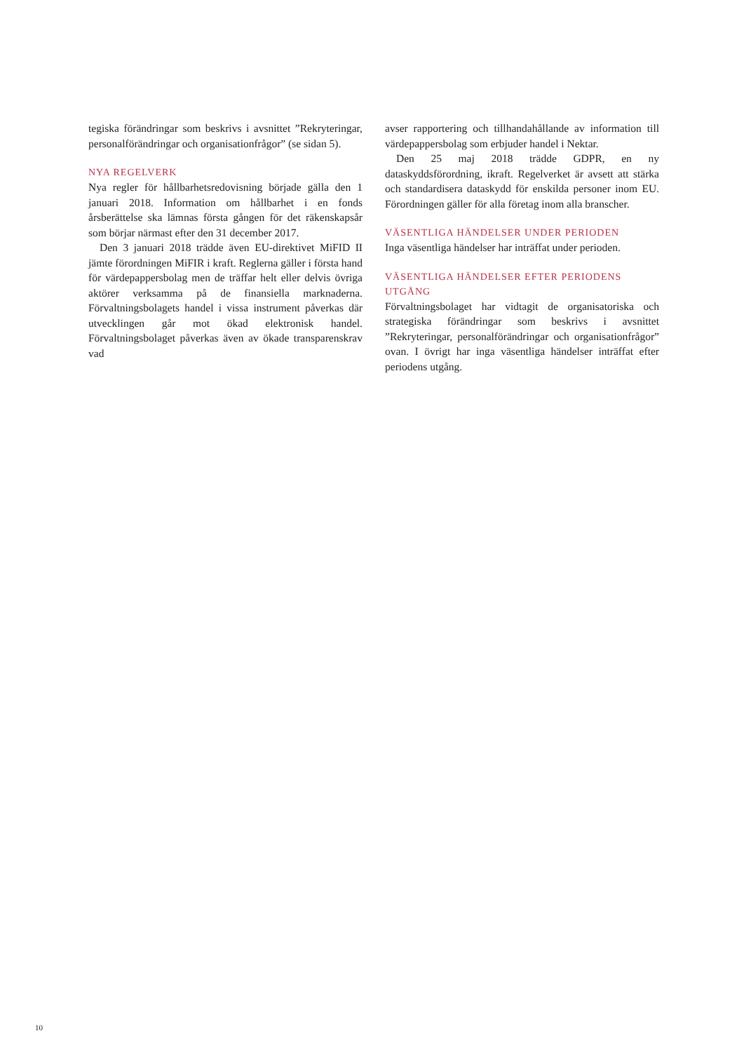tegiska förändringar som beskrivs i avsnittet ”Rekryteringar, personalförändringar och organisationfrågor” (se sidan 5).
NYA REGELVERK
Nya regler för hållbarhetsredovisning började gälla den 1 januari 2018. Information om hållbarhet i en fonds årsberättelse ska lämnas första gången för det räkenskapsår som börjar närmast efter den 31 december 2017.
Den 3 januari 2018 trädde även EU-direktivet MiFID II jämte förordningen MiFIR i kraft. Reglerna gäller i första hand för värdepappersbolag men de träffar helt eller delvis övriga aktörer verksamma på de finansiella marknaderna. Förvaltningsbolagets handel i vissa instrument påverkas där utvecklingen går mot ökad elektronisk handel. Förvaltningsbolaget påverkas även av ökade transparenskrav vad
avser rapportering och tillhandahållande av information till värdepappersbolag som erbjuder handel i Nektar.
Den 25 maj 2018 trädde GDPR, en ny dataskyddsförordning, ikraft. Regelverket är avsett att stärka och standardisera dataskydd för enskilda personer inom EU. Förordningen gäller för alla företag inom alla branscher.
VÄSENTLIGA HÄNDELSER UNDER PERIODEN
Inga väsentliga händelser har inträffat under perioden.
VÄSENTLIGA HÄNDELSER EFTER PERIODENS UTGÅNG
Förvaltningsbolaget har vidtagit de organisatoriska och strategiska förändringar som beskrivs i avsnittet ”Rekryteringar, personalförändringar och organisationfrågor” ovan. I övrigt har inga väsentliga händelser inträffat efter periodens utgång.
10